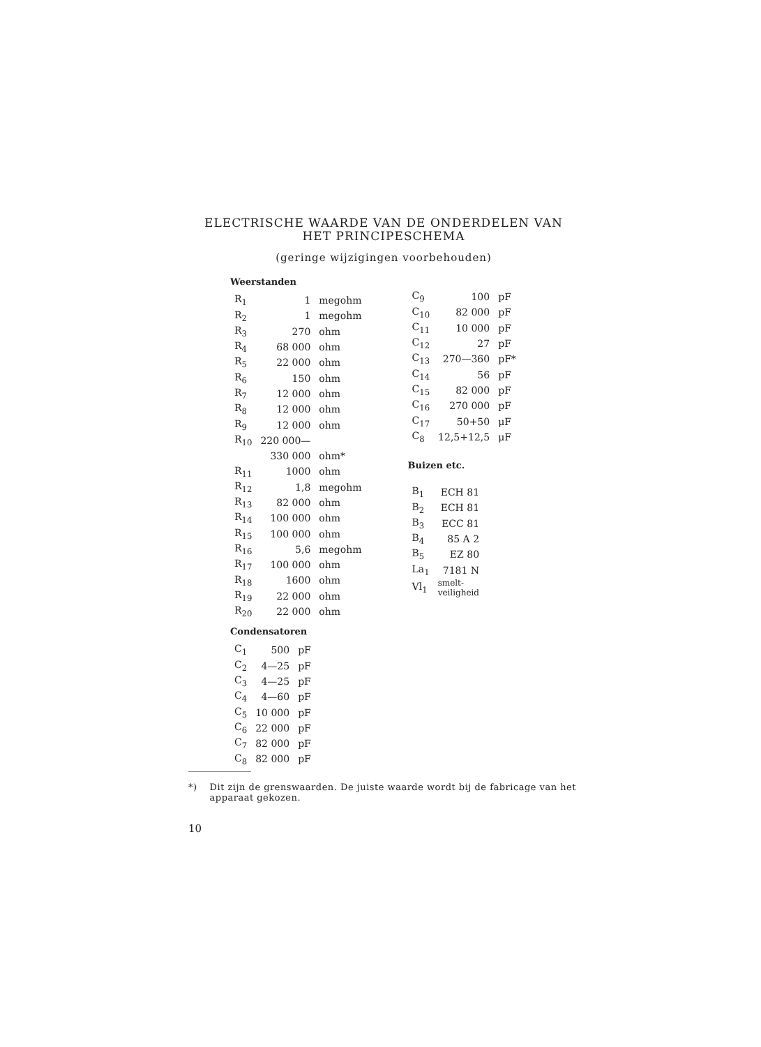ELECTRISCHE WAARDE VAN DE ONDERDELEN VAN
HET PRINCIPESCHEMA
(geringe wijzigingen voorbehouden)
Weerstanden
| R<sub>1</sub> | 1 | megohm |
| R<sub>2</sub> | 1 | megohm |
| R<sub>3</sub> | 270 | ohm |
| R<sub>4</sub> | 68 000 | ohm |
| R<sub>5</sub> | 22 000 | ohm |
| R<sub>6</sub> | 150 | ohm |
| R<sub>7</sub> | 12 000 | ohm |
| R<sub>8</sub> | 12 000 | ohm |
| R<sub>9</sub> | 12 000 | ohm |
| R<sub>10</sub> | 220 000— | |
| | 330 000 | ohm* |
| R<sub>11</sub> | 1000 | ohm |
| R<sub>12</sub> | 1,8 | megohm |
| R<sub>13</sub> | 82 000 | ohm |
| R<sub>14</sub> | 100 000 | ohm |
| R<sub>15</sub> | 100 000 | ohm |
| R<sub>16</sub> | 5,6 | megohm |
| R<sub>17</sub> | 100 000 | ohm |
| R<sub>18</sub> | 1600 | ohm |
| R<sub>19</sub> | 22 000 | ohm |
| R<sub>20</sub> | 22 000 | ohm |
Condensatoren
| C<sub>1</sub> | 500 | pF |
| C<sub>2</sub> | 4—25 | pF |
| C<sub>3</sub> | 4—25 | pF |
| C<sub>4</sub> | 4—60 | pF |
| C<sub>5</sub> | 10 000 | pF |
| C<sub>6</sub> | 22 000 | pF |
| C<sub>7</sub> | 82 000 | pF |
| C<sub>8</sub> | 82 000 | pF |
| C<sub>9</sub> | 100 | pF |
| C<sub>10</sub> | 82 000 | pF |
| C<sub>11</sub> | 10 000 | pF |
| C<sub>12</sub> | 27 | pF |
| C<sub>13</sub> | 270—360 | pF* |
| C<sub>14</sub> | 56 | pF |
| C<sub>15</sub> | 82 000 | pF |
| C<sub>16</sub> | 270 000 | pF |
| C<sub>17</sub> | 50+50 | μF |
| C<sub>8</sub> | 12,5+12,5 | μF |
Buizen etc.
| B<sub>1</sub> | ECH 81 |
| B<sub>2</sub> | ECH 81 |
| B<sub>3</sub> | ECC 81 |
| B<sub>4</sub> | 85 A 2 |
| B<sub>5</sub> | EZ 80 |
| La<sub>1</sub> | 7181 N |
| Vl<sub>1</sub> | smelt- veiligheid |
*) Dit zijn de grenswaarden. De juiste waarde wordt bij de fabricage van het apparaat gekozen.
10